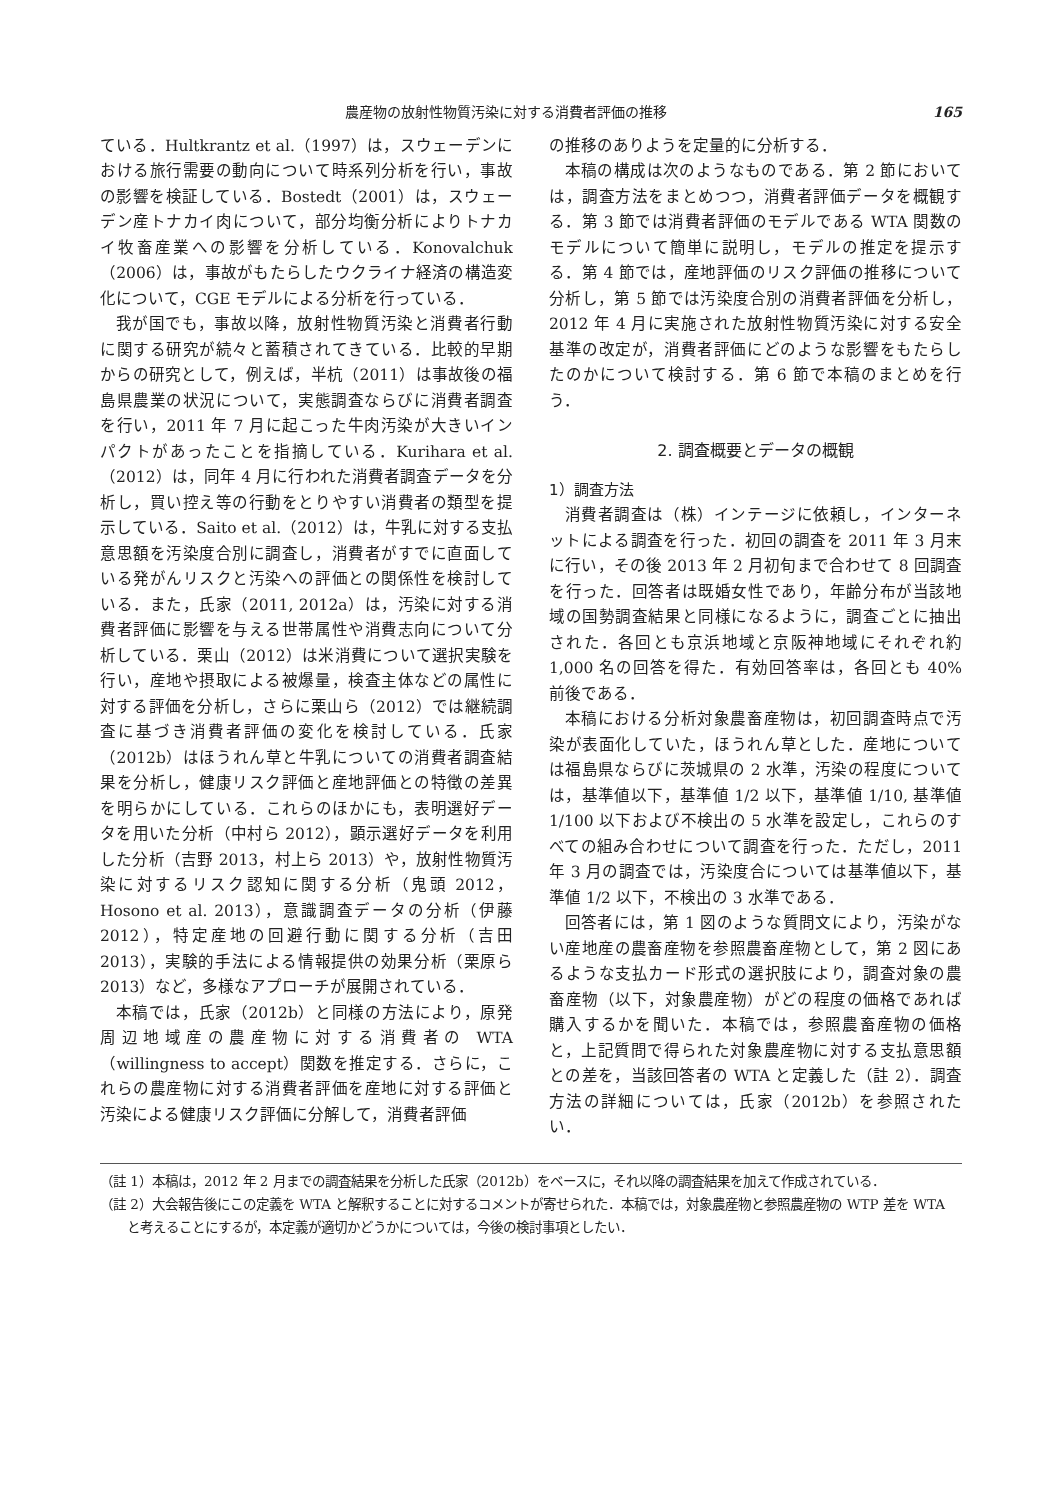農産物の放射性物質汚染に対する消費者評価の推移 165
ている．Hultkrantz et al.（1997）は，スウェーデンにおける旅行需要の動向について時系列分析を行い，事故の影響を検証している．Bostedt（2001）は，スウェーデン産トナカイ肉について，部分均衡分析によりトナカイ牧畜産業への影響を分析している．Konovalchuk（2006）は，事故がもたらしたウクライナ経済の構造変化について，CGE モデルによる分析を行っている．
我が国でも，事故以降，放射性物質汚染と消費者行動に関する研究が続々と蓄積されてきている．比較的早期からの研究として，例えば，半杭（2011）は事故後の福島県農業の状況について，実態調査ならびに消費者調査を行い，2011 年 7 月に起こった牛肉汚染が大きいインパクトがあったことを指摘している．Kurihara et al.（2012）は，同年 4 月に行われた消費者調査データを分析し，買い控え等の行動をとりやすい消費者の類型を提示している．Saito et al.（2012）は，牛乳に対する支払意思額を汚染度合別に調査し，消費者がすでに直面している発がんリスクと汚染への評価との関係性を検討している．また，氏家（2011, 2012a）は，汚染に対する消費者評価に影響を与える世帯属性や消費志向について分析している．栗山（2012）は米消費について選択実験を行い，産地や摂取による被爆量，検査主体などの属性に対する評価を分析し，さらに栗山ら（2012）では継続調査に基づき消費者評価の変化を検討している．氏家（2012b）はほうれん草と牛乳についての消費者調査結果を分析し，健康リスク評価と産地評価との特徴の差異を明らかにしている．これらのほかにも，表明選好データを用いた分析（中村ら 2012），顕示選好データを利用した分析（吉野 2013，村上ら 2013）や，放射性物質汚染に対するリスク認知に関する分析（鬼頭 2012，Hosono et al. 2013），意識調査データの分析（伊藤 2012），特定産地の回避行動に関する分析（吉田 2013），実験的手法による情報提供の効果分析（栗原ら 2013）など，多様なアプローチが展開されている．
本稿では，氏家（2012b）と同様の方法により，原発周辺地域産の農産物に対する消費者の WTA（willingness to accept）関数を推定する．さらに，これらの農産物に対する消費者評価を産地に対する評価と汚染による健康リスク評価に分解して，消費者評価
の推移のありようを定量的に分析する．
本稿の構成は次のようなものである．第 2 節においては，調査方法をまとめつつ，消費者評価データを概観する．第 3 節では消費者評価のモデルである WTA 関数のモデルについて簡単に説明し，モデルの推定を提示する．第 4 節では，産地評価のリスク評価の推移について分析し，第 5 節では汚染度合別の消費者評価を分析し，2012 年 4 月に実施された放射性物質汚染に対する安全基準の改定が，消費者評価にどのような影響をもたらしたのかについて検討する．第 6 節で本稿のまとめを行う．
2. 調査概要とデータの概観
1）調査方法
消費者調査は（株）インテージに依頼し，インターネットによる調査を行った．初回の調査を 2011 年 3 月末に行い，その後 2013 年 2 月初旬まで合わせて 8 回調査を行った．回答者は既婚女性であり，年齢分布が当該地域の国勢調査結果と同様になるように，調査ごとに抽出された．各回とも京浜地域と京阪神地域にそれぞれ約 1,000 名の回答を得た．有効回答率は，各回とも 40% 前後である．
本稿における分析対象農畜産物は，初回調査時点で汚染が表面化していた，ほうれん草とした．産地については福島県ならびに茨城県の 2 水準，汚染の程度については，基準値以下，基準値 1/2 以下，基準値 1/10, 基準値 1/100 以下および不検出の 5 水準を設定し，これらのすべての組み合わせについて調査を行った．ただし，2011 年 3 月の調査では，汚染度合については基準値以下，基準値 1/2 以下，不検出の 3 水準である．
回答者には，第 1 図のような質問文により，汚染がない産地産の農畜産物を参照農畜産物として，第 2 図にあるような支払カード形式の選択肢により，調査対象の農畜産物（以下，対象農産物）がどの程度の価格であれば購入するかを聞いた．本稿では，参照農畜産物の価格と，上記質問で得られた対象農産物に対する支払意思額との差を，当該回答者の WTA と定義した（註 2）．調査方法の詳細については，氏家（2012b）を参照されたい．
（註 1）本稿は，2012 年 2 月までの調査結果を分析した氏家（2012b）をベースに，それ以降の調査結果を加えて作成されている．
（註 2）大会報告後にこの定義を WTA と解釈することに対するコメントが寄せられた．本稿では，対象農産物と参照農産物の WTP 差を WTA と考えることにするが，本定義が適切かどうかについては，今後の検討事項としたい．